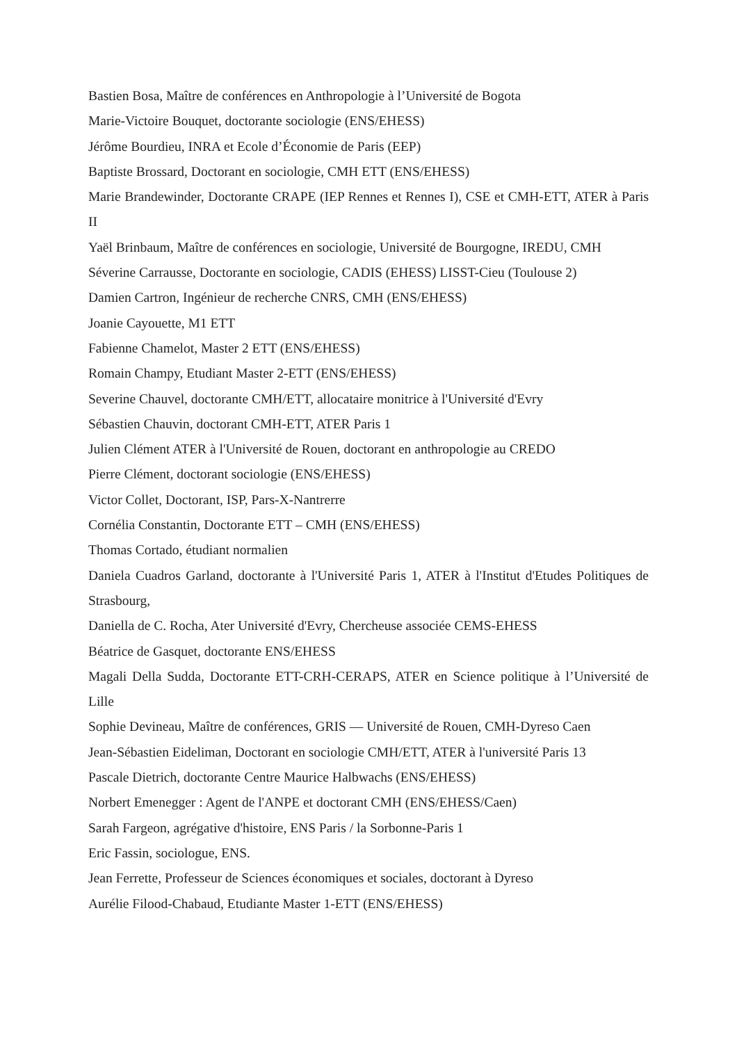Bastien Bosa, Maître de conférences en Anthropologie à l’Université de Bogota
Marie-Victoire Bouquet, doctorante sociologie (ENS/EHESS)
Jérôme Bourdieu, INRA et Ecole d’Économie de Paris (EEP)
Baptiste Brossard, Doctorant en sociologie, CMH ETT (ENS/EHESS)
Marie Brandewinder, Doctorante CRAPE (IEP Rennes et Rennes I), CSE et CMH-ETT, ATER à Paris II
Yaël Brinbaum, Maître de conférences en sociologie, Université de Bourgogne, IREDU, CMH
Séverine Carrausse, Doctorante en sociologie, CADIS (EHESS) LISST-Cieu (Toulouse 2)
Damien Cartron, Ingénieur de recherche CNRS, CMH (ENS/EHESS)
Joanie Cayouette, M1 ETT
Fabienne Chamelot, Master 2 ETT (ENS/EHESS)
Romain Champy, Etudiant Master 2-ETT (ENS/EHESS)
Severine Chauvel, doctorante CMH/ETT, allocataire monitrice à l'Université d'Evry
Sébastien Chauvin, doctorant CMH-ETT, ATER Paris 1
Julien Clément ATER à l'Université de Rouen, doctorant en anthropologie au CREDO
Pierre Clément, doctorant sociologie (ENS/EHESS)
Victor Collet, Doctorant, ISP, Pars-X-Nantrerre
Cornélia Constantin, Doctorante ETT – CMH (ENS/EHESS)
Thomas Cortado, étudiant normalien
Daniela Cuadros Garland, doctorante à l'Université Paris 1, ATER à l'Institut d'Etudes Politiques de Strasbourg,
Daniella de C. Rocha, Ater Université d'Evry, Chercheuse associée CEMS-EHESS
Béatrice de Gasquet, doctorante ENS/EHESS
Magali Della Sudda, Doctorante ETT-CRH-CERAPS, ATER en Science politique à l’Université de Lille
Sophie Devineau, Maître de conférences, GRIS — Université de Rouen, CMH-Dyreso Caen
Jean-Sébastien Eideliman, Doctorant en sociologie CMH/ETT, ATER à l'université Paris 13
Pascale Dietrich, doctorante Centre Maurice Halbwachs (ENS/EHESS)
Norbert Emenegger : Agent de l'ANPE et doctorant CMH (ENS/EHESS/Caen)
Sarah Fargeon, agrégative d'histoire, ENS Paris / la Sorbonne-Paris 1
Eric Fassin, sociologue, ENS.
Jean Ferrette, Professeur de Sciences économiques et sociales, doctorant à Dyreso
Aurélie Filood-Chabaud, Etudiante Master 1-ETT (ENS/EHESS)